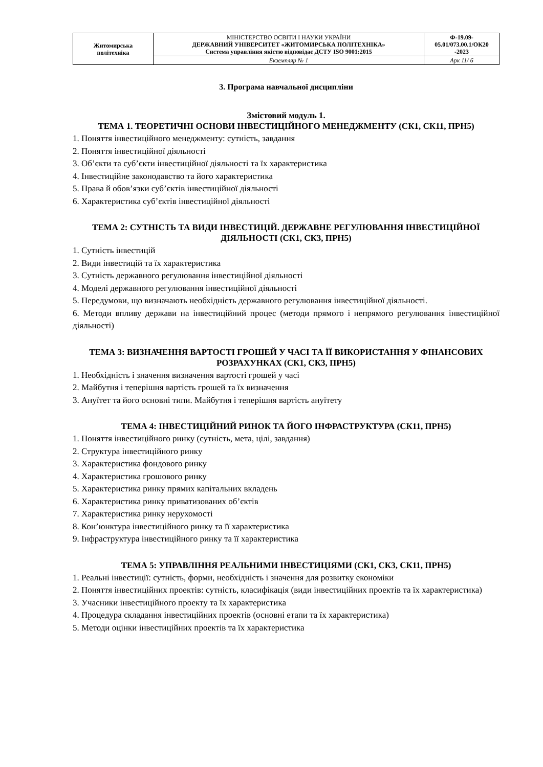| Житомирська політехніка | МІНІСТЕРСТВО ОСВІТИ І НАУКИ УКРАЇНИ ДЕРЖАВНИЙ УНІВЕРСИТЕТ «ЖИТОМИРСЬКА ПОЛІТЕХНІКА» Система управління якістю відповідає ДСТУ ISO 9001:2015 | Ф-19.09- 05.01/073.00.1/ОК20 -2023 |
| | Екземпляр № 1 | Арк 11/ 6 |
3. Програма навчальної дисципліни
Змістовий модуль 1.
ТЕМА 1. ТЕОРЕТИЧНІ ОСНОВИ ІНВЕСТИЦІЙНОГО МЕНЕДЖМЕНТУ (СК1, СК11, ПРН5)
1. Поняття інвестиційного менеджменту: сутність, завдання
2. Поняття інвестиційної діяльності
3. Об’єкти та суб’єкти інвестиційної діяльності та їх характеристика
4. Інвестиційне законодавство та його характеристика
5. Права й обов’язки суб’єктів інвестиційної діяльності
6. Характеристика суб’єктів інвестиційної діяльності
ТЕМА 2: СУТНІСТЬ ТА ВИДИ ІНВЕСТИЦІЙ. ДЕРЖАВНЕ РЕГУЛЮВАННЯ ІНВЕСТИЦІЙНОЇ ДІЯЛЬНОСТІ (СК1, СК3, ПРН5)
1. Сутність інвестицій
2. Види інвестицій та їх характеристика
3. Сутність державного регулювання інвестиційної діяльності
4. Моделі державного регулювання інвестиційної діяльності
5. Передумови, що визначають необхідність державного регулювання інвестиційної діяльності.
6. Методи впливу держави на інвестиційний процес (методи прямого і непрямого регулювання інвестиційної діяльності)
ТЕМА 3: ВИЗНАЧЕННЯ ВАРТОСТІ ГРОШЕЙ У ЧАСІ ТА ЇЇ ВИКОРИСТАННЯ У ФІНАНСОВИХ РОЗРАХУНКАХ (СК1, СК3, ПРН5)
1. Необхідність і значення визначення вартості грошей у часі
2. Майбутня і теперішня вартість грошей та їх визначення
3. Ануїтет та його основні типи. Майбутня і теперішня вартість ануїтету
ТЕМА 4: ІНВЕСТИЦІЙНИЙ РИНОК ТА ЙОГО ІНФРАСТРУКТУРА (СК11, ПРН5)
1. Поняття інвестиційного ринку (сутність, мета, цілі, завдання)
2. Структура інвестиційного ринку
3. Характеристика фондового ринку
4. Характеристика грошового ринку
5. Характеристика ринку прямих капітальних вкладень
6. Характеристика ринку приватизованих об’єктів
7. Характеристика ринку нерухомості
8. Кон’юнктура інвестиційного ринку та її характеристика
9. Інфраструктура інвестиційного ринку та її характеристика
ТЕМА 5: УПРАВЛІННЯ РЕАЛЬНИМИ ІНВЕСТИЦІЯМИ (СК1, СК3, СК11, ПРН5)
1. Реальні інвестиції: сутність, форми, необхідність і значення для розвитку економіки
2. Поняття інвестиційних проектів: сутність, класифікація (види інвестиційних проектів та їх характеристика)
3. Учасники інвестиційного проекту та їх характеристика
4. Процедура складання інвестиційних проектів (основні етапи та їх характеристика)
5. Методи оцінки інвестиційних проектів та їх характеристика